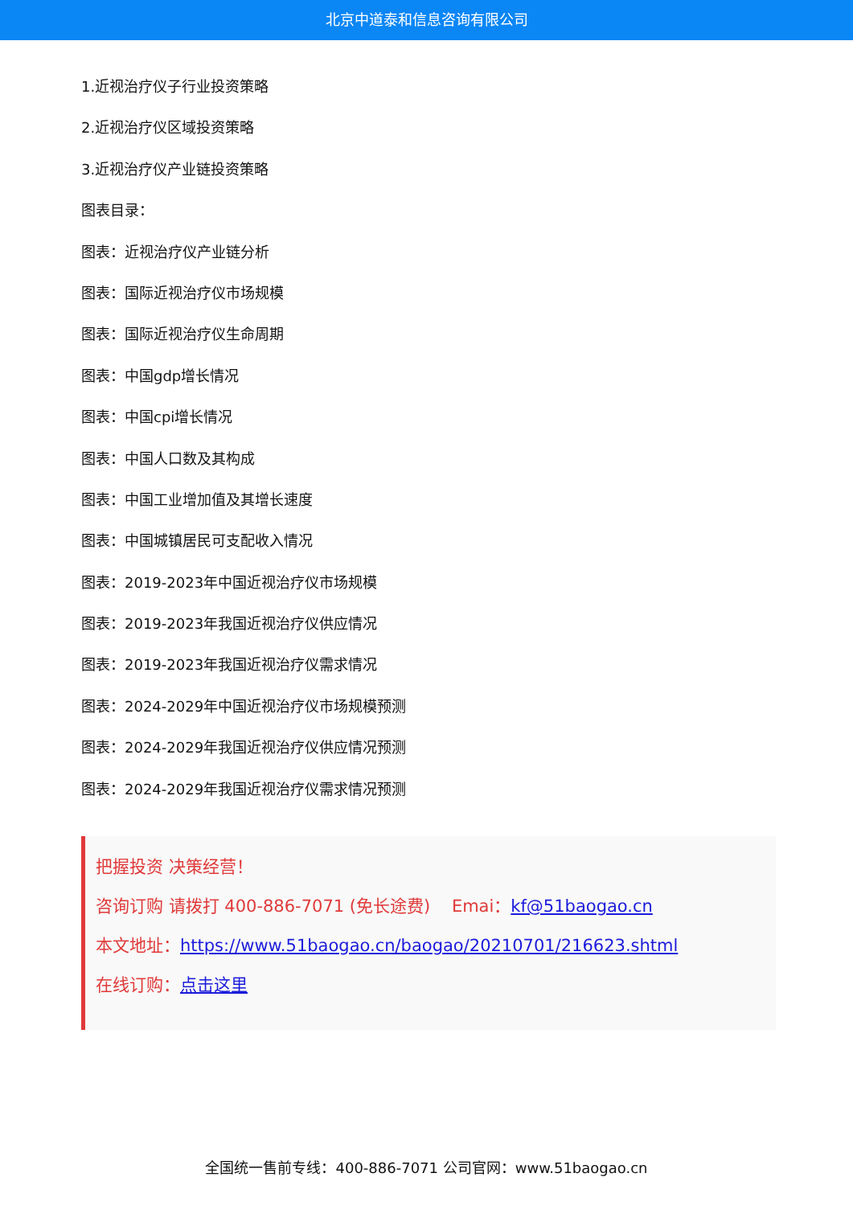北京中道泰和信息咨询有限公司
1.近视治疗仪子行业投资策略
2.近视治疗仪区域投资策略
3.近视治疗仪产业链投资策略
图表目录：
图表：近视治疗仪产业链分析
图表：国际近视治疗仪市场规模
图表：国际近视治疗仪生命周期
图表：中国gdp增长情况
图表：中国cpi增长情况
图表：中国人口数及其构成
图表：中国工业增加值及其增长速度
图表：中国城镇居民可支配收入情况
图表：2019-2023年中国近视治疗仪市场规模
图表：2019-2023年我国近视治疗仪供应情况
图表：2019-2023年我国近视治疗仪需求情况
图表：2024-2029年中国近视治疗仪市场规模预测
图表：2024-2029年我国近视治疗仪供应情况预测
图表：2024-2029年我国近视治疗仪需求情况预测
把握投资 决策经营！
咨询订购 请拨打 400-886-7071 (免长途费) Emai：kf@51baogao.cn
本文地址：https://www.51baogao.cn/baogao/20210701/216623.shtml
在线订购：点击这里
全国统一售前专线：400-886-7071 公司官网：www.51baogao.cn